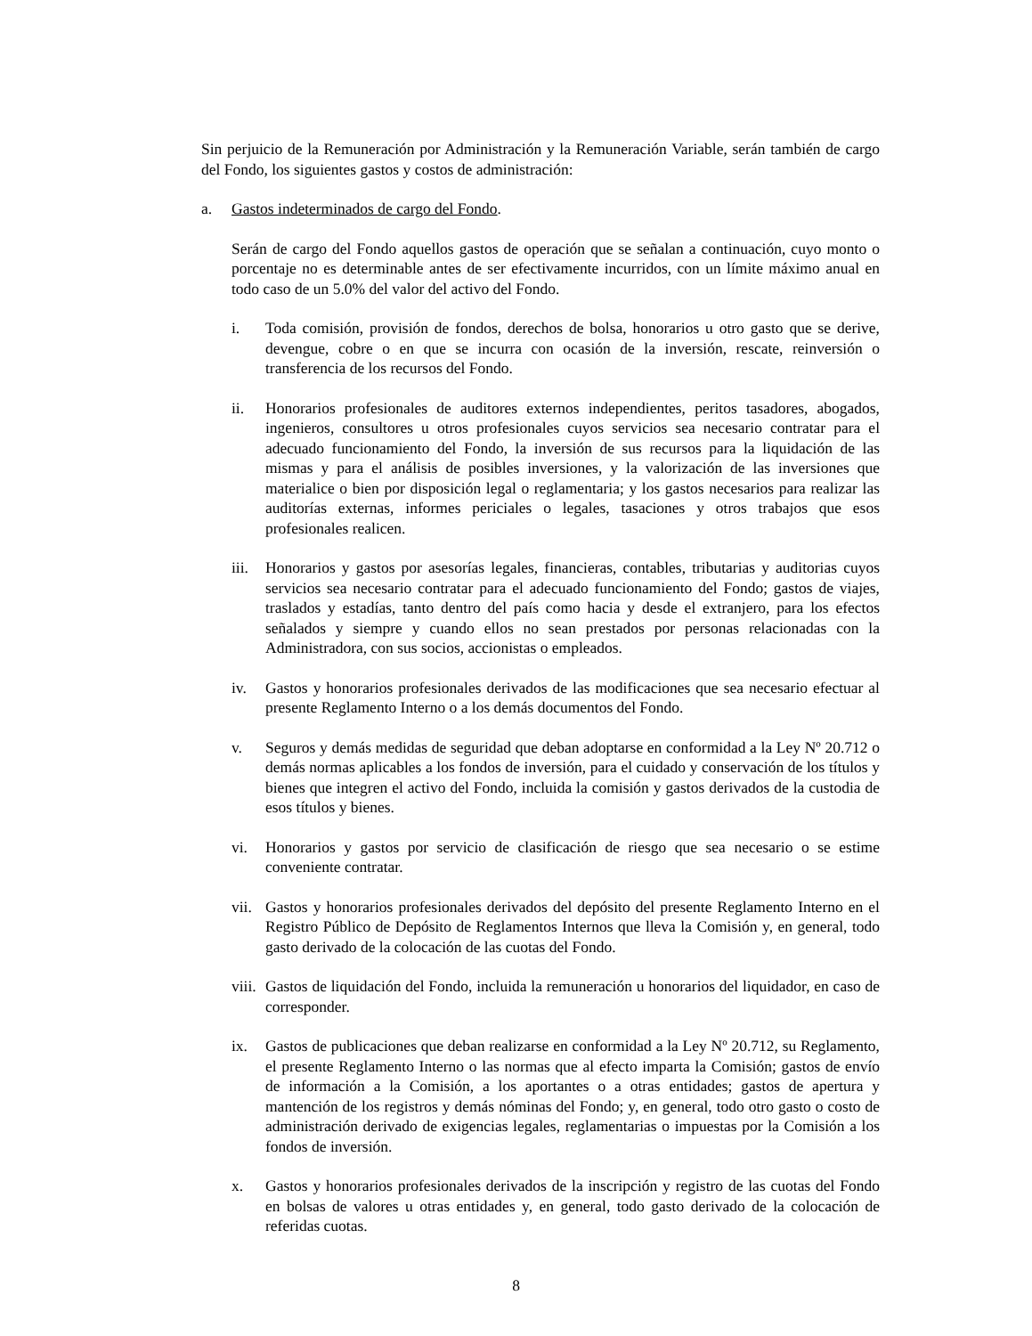Sin perjuicio de la Remuneración por Administración y la Remuneración Variable, serán también de cargo del Fondo, los siguientes gastos y costos de administración:
a. Gastos indeterminados de cargo del Fondo.
Serán de cargo del Fondo aquellos gastos de operación que se señalan a continuación, cuyo monto o porcentaje no es determinable antes de ser efectivamente incurridos, con un límite máximo anual en todo caso de un 5.0% del valor del activo del Fondo.
i. Toda comisión, provisión de fondos, derechos de bolsa, honorarios u otro gasto que se derive, devengue, cobre o en que se incurra con ocasión de la inversión, rescate, reinversión o transferencia de los recursos del Fondo.
ii. Honorarios profesionales de auditores externos independientes, peritos tasadores, abogados, ingenieros, consultores u otros profesionales cuyos servicios sea necesario contratar para el adecuado funcionamiento del Fondo, la inversión de sus recursos para la liquidación de las mismas y para el análisis de posibles inversiones, y la valorización de las inversiones que materialice o bien por disposición legal o reglamentaria; y los gastos necesarios para realizar las auditorías externas, informes periciales o legales, tasaciones y otros trabajos que esos profesionales realicen.
iii. Honorarios y gastos por asesorías legales, financieras, contables, tributarias y auditorias cuyos servicios sea necesario contratar para el adecuado funcionamiento del Fondo; gastos de viajes, traslados y estadías, tanto dentro del país como hacia y desde el extranjero, para los efectos señalados y siempre y cuando ellos no sean prestados por personas relacionadas con la Administradora, con sus socios, accionistas o empleados.
iv. Gastos y honorarios profesionales derivados de las modificaciones que sea necesario efectuar al presente Reglamento Interno o a los demás documentos del Fondo.
v. Seguros y demás medidas de seguridad que deban adoptarse en conformidad a la Ley Nº 20.712 o demás normas aplicables a los fondos de inversión, para el cuidado y conservación de los títulos y bienes que integren el activo del Fondo, incluida la comisión y gastos derivados de la custodia de esos títulos y bienes.
vi. Honorarios y gastos por servicio de clasificación de riesgo que sea necesario o se estime conveniente contratar.
vii. Gastos y honorarios profesionales derivados del depósito del presente Reglamento Interno en el Registro Público de Depósito de Reglamentos Internos que lleva la Comisión y, en general, todo gasto derivado de la colocación de las cuotas del Fondo.
viii. Gastos de liquidación del Fondo, incluida la remuneración u honorarios del liquidador, en caso de corresponder.
ix. Gastos de publicaciones que deban realizarse en conformidad a la Ley Nº 20.712, su Reglamento, el presente Reglamento Interno o las normas que al efecto imparta la Comisión; gastos de envío de información a la Comisión, a los aportantes o a otras entidades; gastos de apertura y mantención de los registros y demás nóminas del Fondo; y, en general, todo otro gasto o costo de administración derivado de exigencias legales, reglamentarias o impuestas por la Comisión a los fondos de inversión.
x. Gastos y honorarios profesionales derivados de la inscripción y registro de las cuotas del Fondo en bolsas de valores u otras entidades y, en general, todo gasto derivado de la colocación de referidas cuotas.
8